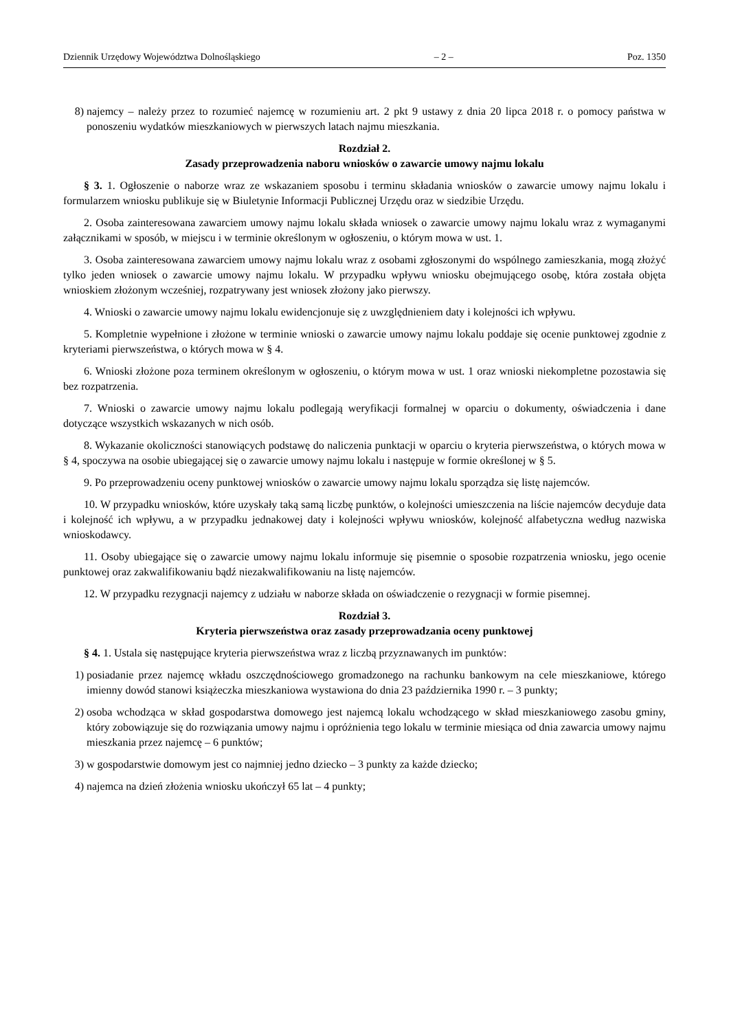Dziennik Urzędowy Województwa Dolnośląskiego – 2 – Poz. 1350
8) najemcy – należy przez to rozumieć najemcę w rozumieniu art. 2 pkt 9 ustawy z dnia 20 lipca 2018 r. o pomocy państwa w ponoszeniu wydatków mieszkaniowych w pierwszych latach najmu mieszkania.
Rozdział 2.
Zasady przeprowadzenia naboru wniosków o zawarcie umowy najmu lokalu
§ 3. 1. Ogłoszenie o naborze wraz ze wskazaniem sposobu i terminu składania wniosków o zawarcie umowy najmu lokalu i formularzem wniosku publikuje się w Biuletynie Informacji Publicznej Urzędu oraz w siedzibie Urzędu.
2. Osoba zainteresowana zawarciem umowy najmu lokalu składa wniosek o zawarcie umowy najmu lokalu wraz z wymaganymi załącznikami w sposób, w miejscu i w terminie określonym w ogłoszeniu, o którym mowa w ust. 1.
3. Osoba zainteresowana zawarciem umowy najmu lokalu wraz z osobami zgłoszonymi do wspólnego zamieszkania, mogą złożyć tylko jeden wniosek o zawarcie umowy najmu lokalu. W przypadku wpływu wniosku obejmującego osobę, która została objęta wnioskiem złożonym wcześniej, rozpatrywany jest wniosek złożony jako pierwszy.
4. Wnioski o zawarcie umowy najmu lokalu ewidencjonuje się z uwzględnieniem daty i kolejności ich wpływu.
5. Kompletnie wypełnione i złożone w terminie wnioski o zawarcie umowy najmu lokalu poddaje się ocenie punktowej zgodnie z kryteriami pierwszeństwa, o których mowa w § 4.
6. Wnioski złożone poza terminem określonym w ogłoszeniu, o którym mowa w ust. 1 oraz wnioski niekompletne pozostawia się bez rozpatrzenia.
7. Wnioski o zawarcie umowy najmu lokalu podlegają weryfikacji formalnej w oparciu o dokumenty, oświadczenia i dane dotyczące wszystkich wskazanych w nich osób.
8. Wykazanie okoliczności stanowiących podstawę do naliczenia punktacji w oparciu o kryteria pierwszeństwa, o których mowa w § 4, spoczywa na osobie ubiegającej się o zawarcie umowy najmu lokalu i następuje w formie określonej w § 5.
9. Po przeprowadzeniu oceny punktowej wniosków o zawarcie umowy najmu lokalu sporządza się listę najemców.
10. W przypadku wniosków, które uzyskały taką samą liczbę punktów, o kolejności umieszczenia na liście najemców decyduje data i kolejność ich wpływu, a w przypadku jednakowej daty i kolejności wpływu wniosków, kolejność alfabetyczna według nazwiska wnioskodawcy.
11. Osoby ubiegające się o zawarcie umowy najmu lokalu informuje się pisemnie o sposobie rozpatrzenia wniosku, jego ocenie punktowej oraz zakwalifikowaniu bądź niezakwalifikowaniu na listę najemców.
12. W przypadku rezygnacji najemcy z udziału w naborze składa on oświadczenie o rezygnacji w formie pisemnej.
Rozdział 3.
Kryteria pierwszeństwa oraz zasady przeprowadzania oceny punktowej
§ 4. 1. Ustala się następujące kryteria pierwszeństwa wraz z liczbą przyznawanych im punktów:
1) posiadanie przez najemcę wkładu oszczędnościowego gromadzonego na rachunku bankowym na cele mieszkaniowe, którego imienny dowód stanowi książeczka mieszkaniowa wystawiona do dnia 23 października 1990 r. – 3 punkty;
2) osoba wchodząca w skład gospodarstwa domowego jest najemcą lokalu wchodzącego w skład mieszkaniowego zasobu gminy, który zobowiązuje się do rozwiązania umowy najmu i opróżnienia tego lokalu w terminie miesiąca od dnia zawarcia umowy najmu mieszkania przez najemcę – 6 punktów;
3) w gospodarstwie domowym jest co najmniej jedno dziecko – 3 punkty za każde dziecko;
4) najemca na dzień złożenia wniosku ukończył 65 lat – 4 punkty;